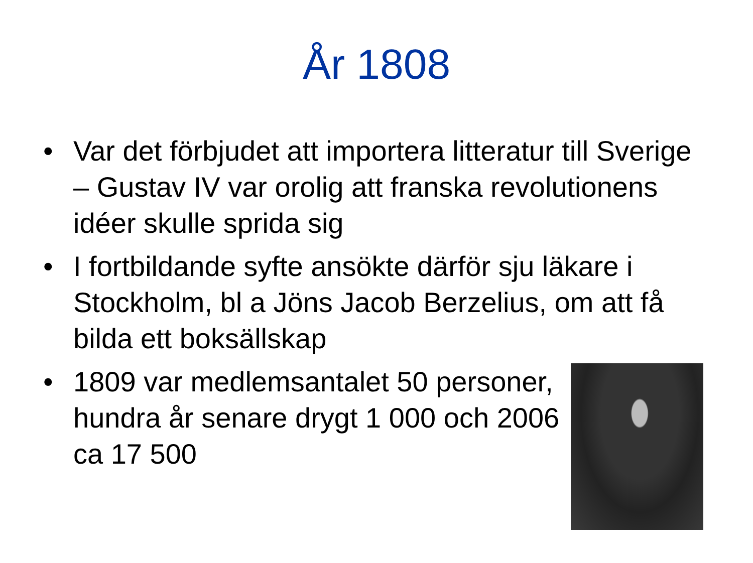År 1808
• Var det förbjudet att importera litteratur till Sverige – Gustav IV var orolig att franska revolutionens idéer skulle sprida sig
• I fortbildande syfte ansökte därför sju läkare i Stockholm, bl a Jöns Jacob Berzelius, om att få bilda ett boksällskap
• 1809 var medlemsantalet 50 personer, hundra år senare drygt 1 000 och 2006 ca 17 500